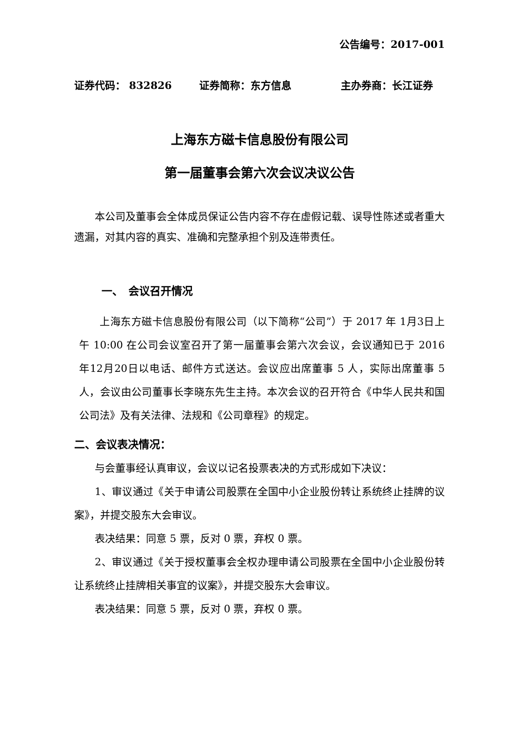公告编号：2017-001
证券代码： 832826 证券简称：东方信息 主办券商：长江证券
上海东方磁卡信息股份有限公司
第一届董事会第六次会议决议公告
本公司及董事会全体成员保证公告内容不存在虚假记载、误导性陈述或者重大遗漏，对其内容的真实、准确和完整承担个别及连带责任。
一、　会议召开情况
上海东方磁卡信息股份有限公司（以下简称“公司”）于 2017 年 1月3日上午 10:00 在公司会议室召开了第一届董事会第六次会议，会议通知已于 2016 年12月20日以电话、邮件方式送达。会议应出席董事 5 人，实际出席董事 5 人，会议由公司董事长李晓东先生主持。本次会议的召开符合《中华人民共和国公司法》及有关法律、法规和《公司章程》的规定。
二、会议表决情况：
与会董事经认真审议，会议以记名投票表决的方式形成如下决议：
1、审议通过《关于申请公司股票在全国中小企业股份转让系统终止挂牌的议案》，并提交股东大会审议。
表决结果：同意 5 票，反对 0 票，弃权 0 票。
2、审议通过《关于授权董事会全权办理申请公司股票在全国中小企业股份转让系统终止挂牌相关事宜的议案》，并提交股东大会审议。
表决结果：同意 5 票，反对 0 票，弃权 0 票。